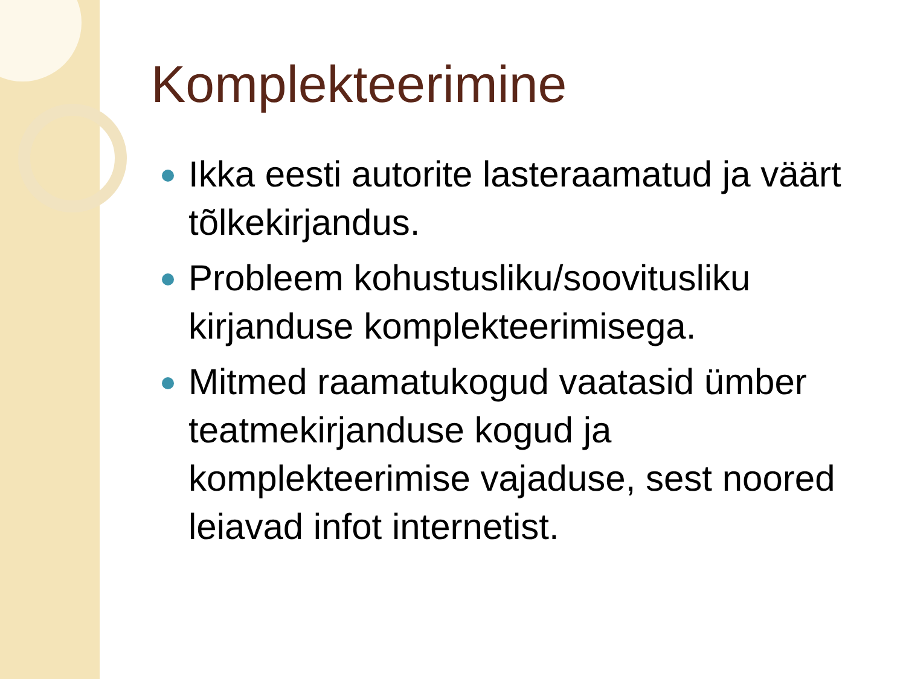Komplekteerimine
Ikka eesti autorite lasteraamatud ja väärt tõlkekirjandus.
Probleem kohustusliku/soovitusliku kirjanduse komplekteerimisega.
Mitmed raamatukogud vaatasid ümber teatmekirjanduse kogud ja komplekteerimise vajaduse, sest noored leiavad infot internetist.